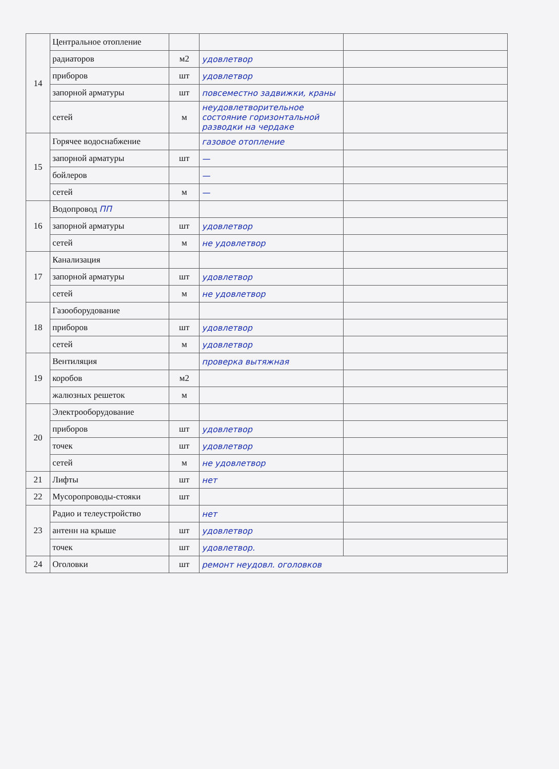| 14 | Центральное отопление | | | |
| | радиаторов | м2 | удовлетвор | |
| | приборов | шт | удовлетвор | |
| | запорной арматуры | шт | повсеместно задвижки, краны | |
| | сетей | м | неудовлетворительное состояние горизонтальной разводки на чердаке | |
| 15 | Горячее водоснабжение | | газовое отопление | |
| | запорной арматуры | шт | — | |
| | бойлеров | | — | |
| | сетей | м | — | |
| 16 | Водопровод ПП | | | |
| | запорной арматуры | шт | удовлетвор | |
| | сетей | м | не удовлетвор | |
| 17 | Канализация | | | |
| | запорной арматуры | шт | удовлетвор | |
| | сетей | м | не удовлетвор | |
| 18 | Газооборудование | | | |
| | приборов | шт | удовлетвор | |
| | сетей | м | удовлетвор | |
| 19 | Вентиляция | | проверка вытяжная | |
| | коробов | м2 | | |
| | жалюзных решеток | м | | |
| 20 | Электрооборудование | | | |
| | приборов | шт | удовлетвор | |
| | точек | шт | удовлетвор | |
| | сетей | м | не удовлетвор | |
| 21 | Лифты | шт | нет | |
| 22 | Мусоропроводы-стояки | шт | | |
| 23 | Радио и телеустройство | | нет | |
| | антенн на крыше | шт | удовлетвор | |
| | точек | шт | удовлетвор. | |
| 24 | Оголовки | шт | ремонт неудовл. оголовков | |